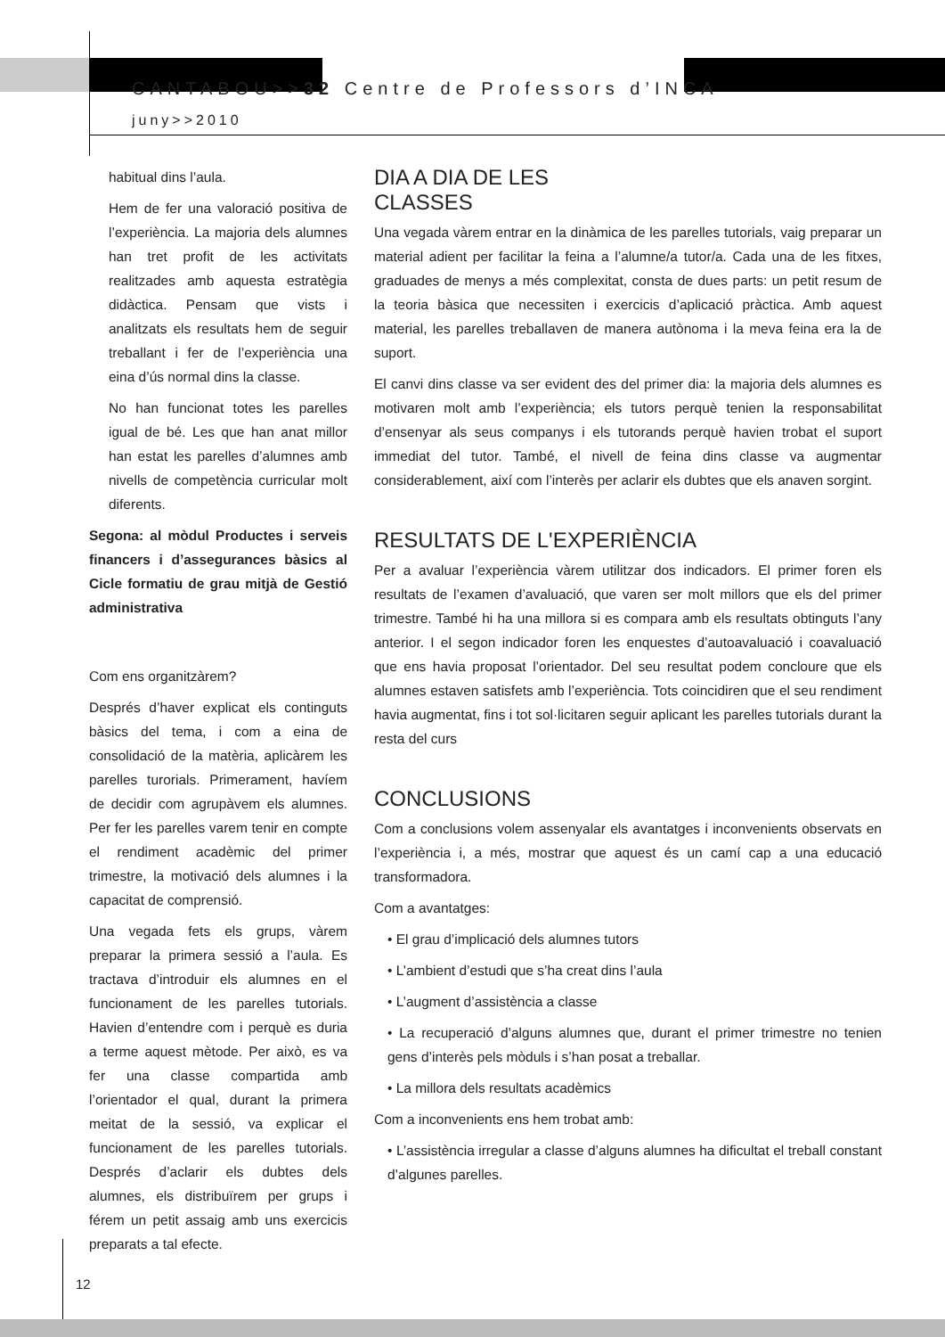CANTABOU>>32 Centre de Professors d’INCA
juny>>2010
habitual dins l’aula.
Hem de fer una valoració positiva de l’experiència. La majoria dels alumnes han tret profit de les activitats realitzades amb aquesta estratègia didàctica. Pensam que vists i analitzats els resultats hem de seguir treballant i fer de l’experiència una eina d’ús normal dins la classe.
No han funcionat totes les parelles igual de bé. Les que han anat millor han estat les parelles d’alumnes amb nivells de competència curricular molt diferents.
Segona: al mòdul Productes i serveis financers i d’assegurances bàsics al Cicle formatiu de grau mitjà de Gestió administrativa
Com ens organitzàrem?
Després d’haver explicat els continguts bàsics del tema, i com a eina de consolidació de la matèria, aplicàrem les parelles turorials. Primerament, havíem de decidir com agrupàvem els alumnes. Per fer les parelles varem tenir en compte el rendiment acadèmic del primer trimestre, la motivació dels alumnes i la capacitat de comprensió.
Una vegada fets els grups, vàrem preparar la primera sessió a l’aula. Es tractava d’introduir els alumnes en el funcionament de les parelles tutorials. Havien d’entendre com i perquè es duria a terme aquest mètode. Per això, es va fer una classe compartida amb l’orientador el qual, durant la primera meitat de la sessió, va explicar el funcionament de les parelles tutorials. Després d’aclarir els dubtes dels alumnes, els distribuïrem per grups i férem un petit assaig amb uns exercicis preparats a tal efecte.
DIA A DIA DE LES
CLASSES
Una vegada vàrem entrar en la dinàmica de les parelles tutorials, vaig preparar un material adient per facilitar la feina a l’alumne/a tutor/a. Cada una de les fitxes, graduades de menys a més complexitat, consta de dues parts: un petit resum de la teoria bàsica que necessiten i exercicis d’aplicació pràctica. Amb aquest material, les parelles treballaven de manera autònoma i la meva feina era la de suport.
El canvi dins classe va ser evident des del primer dia: la majoria dels alumnes es motivaren molt amb l’experiència; els tutors perquè tenien la responsabilitat d’ensenyar als seus companys i els tutorands perquè havien trobat el suport immediat del tutor. També, el nivell de feina dins classe va augmentar considerablement, així com l’interès per aclarir els dubtes que els anaven sorgint.
RESULTATS DE L'EXPERIÈNCIA
Per a avaluar l’experiència vàrem utilitzar dos indicadors. El primer foren els resultats de l’examen d’avaluació, que varen ser molt millors que els del primer trimestre. També hi ha una millora si es compara amb els resultats obtinguts l’any anterior. I el segon indicador foren les enquestes d’autoavaluació i coavaluació que ens havia proposat l’orientador. Del seu resultat podem concloure que els alumnes estaven satisfets amb l’experiència. Tots coincidiren que el seu rendiment havia augmentat, fins i tot sol·licitaren seguir aplicant les parelles tutorials durant la resta del curs
CONCLUSIONS
Com a conclusions volem assenyalar els avantatges i inconvenients observats en l’experiència i, a més, mostrar que aquest és un camí cap a una educació transformadora.
Com a avantatges:
• El grau d’implicació dels alumnes tutors
• L’ambient d’estudi que s’ha creat dins l’aula
• L’augment d’assistència a classe
• La recuperació d’alguns alumnes que, durant el primer trimestre no tenien gens d’interès pels mòduls i s’han posat a treballar.
• La millora dels resultats acadèmics
Com a inconvenients ens hem trobat amb:
• L’assistència irregular a classe d’alguns alumnes ha dificultat el treball constant d’algunes parelles.
12